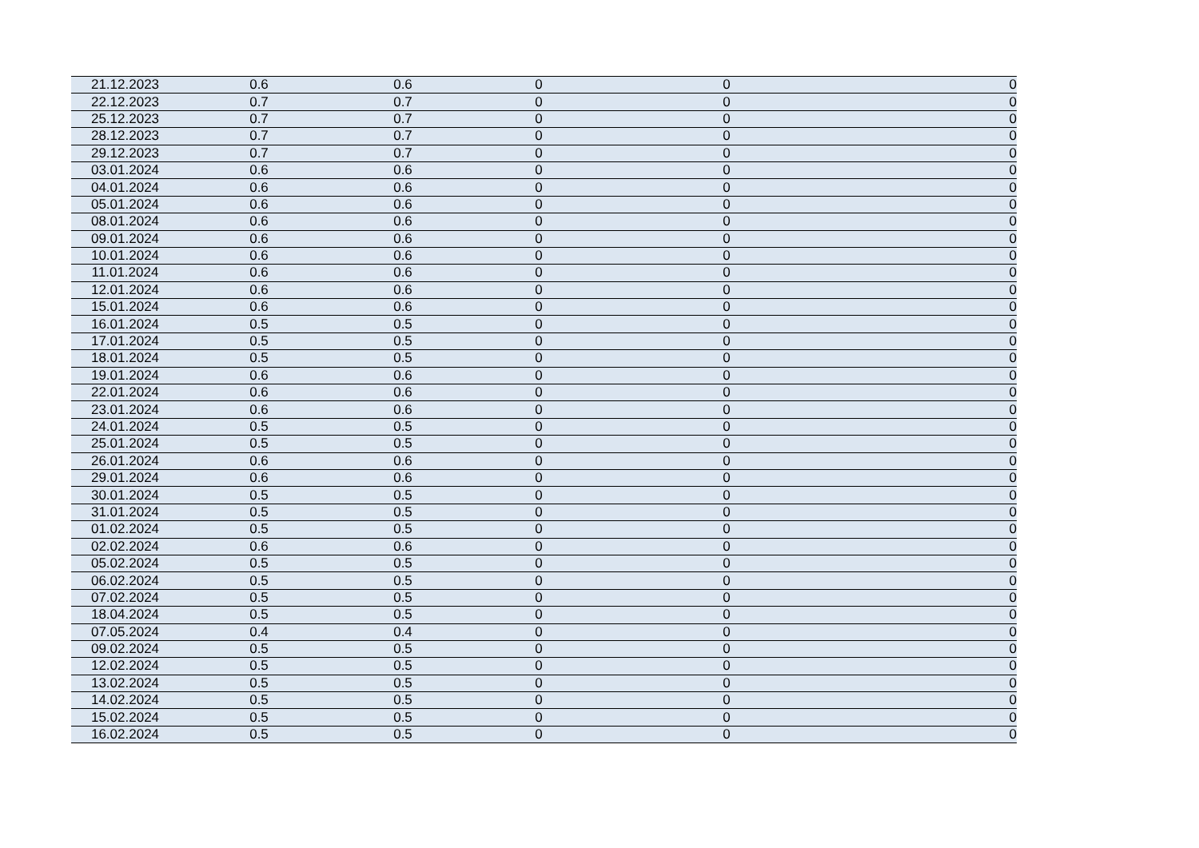| 21.12.2023 | 0.6 | 0.6 | 0 | 0 | 0 |
| 22.12.2023 | 0.7 | 0.7 | 0 | 0 | 0 |
| 25.12.2023 | 0.7 | 0.7 | 0 | 0 | 0 |
| 28.12.2023 | 0.7 | 0.7 | 0 | 0 | 0 |
| 29.12.2023 | 0.7 | 0.7 | 0 | 0 | 0 |
| 03.01.2024 | 0.6 | 0.6 | 0 | 0 | 0 |
| 04.01.2024 | 0.6 | 0.6 | 0 | 0 | 0 |
| 05.01.2024 | 0.6 | 0.6 | 0 | 0 | 0 |
| 08.01.2024 | 0.6 | 0.6 | 0 | 0 | 0 |
| 09.01.2024 | 0.6 | 0.6 | 0 | 0 | 0 |
| 10.01.2024 | 0.6 | 0.6 | 0 | 0 | 0 |
| 11.01.2024 | 0.6 | 0.6 | 0 | 0 | 0 |
| 12.01.2024 | 0.6 | 0.6 | 0 | 0 | 0 |
| 15.01.2024 | 0.6 | 0.6 | 0 | 0 | 0 |
| 16.01.2024 | 0.5 | 0.5 | 0 | 0 | 0 |
| 17.01.2024 | 0.5 | 0.5 | 0 | 0 | 0 |
| 18.01.2024 | 0.5 | 0.5 | 0 | 0 | 0 |
| 19.01.2024 | 0.6 | 0.6 | 0 | 0 | 0 |
| 22.01.2024 | 0.6 | 0.6 | 0 | 0 | 0 |
| 23.01.2024 | 0.6 | 0.6 | 0 | 0 | 0 |
| 24.01.2024 | 0.5 | 0.5 | 0 | 0 | 0 |
| 25.01.2024 | 0.5 | 0.5 | 0 | 0 | 0 |
| 26.01.2024 | 0.6 | 0.6 | 0 | 0 | 0 |
| 29.01.2024 | 0.6 | 0.6 | 0 | 0 | 0 |
| 30.01.2024 | 0.5 | 0.5 | 0 | 0 | 0 |
| 31.01.2024 | 0.5 | 0.5 | 0 | 0 | 0 |
| 01.02.2024 | 0.5 | 0.5 | 0 | 0 | 0 |
| 02.02.2024 | 0.6 | 0.6 | 0 | 0 | 0 |
| 05.02.2024 | 0.5 | 0.5 | 0 | 0 | 0 |
| 06.02.2024 | 0.5 | 0.5 | 0 | 0 | 0 |
| 07.02.2024 | 0.5 | 0.5 | 0 | 0 | 0 |
| 18.04.2024 | 0.5 | 0.5 | 0 | 0 | 0 |
| 07.05.2024 | 0.4 | 0.4 | 0 | 0 | 0 |
| 09.02.2024 | 0.5 | 0.5 | 0 | 0 | 0 |
| 12.02.2024 | 0.5 | 0.5 | 0 | 0 | 0 |
| 13.02.2024 | 0.5 | 0.5 | 0 | 0 | 0 |
| 14.02.2024 | 0.5 | 0.5 | 0 | 0 | 0 |
| 15.02.2024 | 0.5 | 0.5 | 0 | 0 | 0 |
| 16.02.2024 | 0.5 | 0.5 | 0 | 0 | 0 |